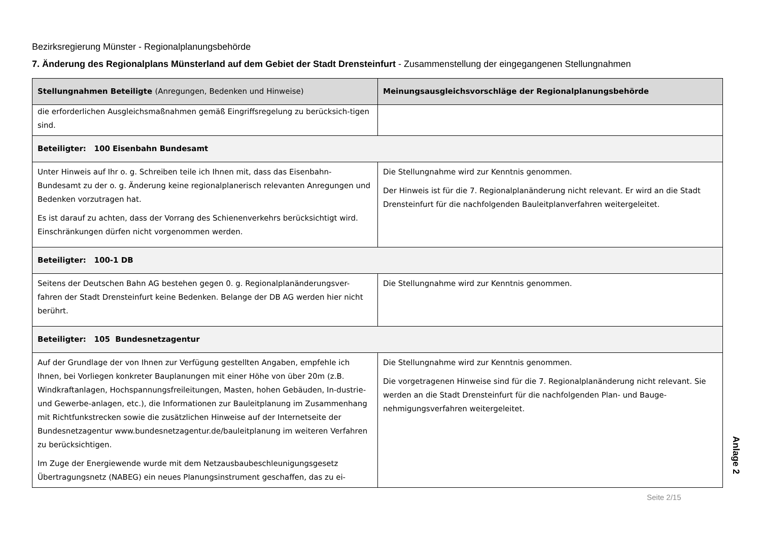Bezirksregierung Münster - Regionalplanungsbehörde
7. Änderung des Regionalplans Münsterland auf dem Gebiet der Stadt Drensteinfurt - Zusammenstellung der eingegangenen Stellungnahmen
| Stellungnahmen Beteiligte (Anregungen, Bedenken und Hinweise) | Meinungsausgleichsvorschläge der Regionalplanungsbehörde |
| --- | --- |
| die erforderlichen Ausgleichsmaßnahmen gemäß Eingriffsregelung zu berücksich-tigen sind. | |
| Beteiligter: 100 Eisenbahn Bundesamt | |
| Unter Hinweis auf Ihr o. g. Schreiben teile ich Ihnen mit, dass das Eisenbahn-Bundesamt zu der o. g. Änderung keine regionalplanerisch relevanten Anregungen und Bedenken vorzutragen hat. Es ist darauf zu achten, dass der Vorrang des Schienenverkehrs berücksichtigt wird. Einschränkungen dürfen nicht vorgenommen werden. | Die Stellungnahme wird zur Kenntnis genommen. Der Hinweis ist für die 7. Regionalplanänderung nicht relevant. Er wird an die Stadt Drensteinfurt für die nachfolgenden Bauleitplanverfahren weitergeleitet. |
| Beteiligter: 100-1 DB | |
| Seitens der Deutschen Bahn AG bestehen gegen 0. g. Regionalplanänderungsver-fahren der Stadt Drensteinfurt keine Bedenken. Belange der DB AG werden hier nicht berührt. | Die Stellungnahme wird zur Kenntnis genommen. |
| Beteiligter: 105 Bundesnetzagentur | |
| Auf der Grundlage der von Ihnen zur Verfügung gestellten Angaben, empfehle ich Ihnen, bei Vorliegen konkreter Bauplanungen mit einer Höhe von über 20m (z.B. Windkraftanlagen, Hochspannungsfreileitungen, Masten, hohen Gebäuden, In-dustrie- und Gewerbe-anlagen, etc.), die Informationen zur Bauleitplanung im Zusammenhang mit Richtfunkstrecken sowie die zusätzlichen Hinweise auf der Internetseite der Bundesnetzagentur www.bundesnetzagentur.de/bauleitplanung im weiteren Verfahren zu berücksichtigen. Im Zuge der Energiewende wurde mit dem Netzausbaubeschleunigungsgesetz Übertragungsnetz (NABEG) ein neues Planungsinstrument geschaffen, das zu ei- | Die Stellungnahme wird zur Kenntnis genommen. Die vorgetragenen Hinweise sind für die 7. Regionalplanänderung nicht relevant. Sie werden an die Stadt Drensteinfurt für die nachfolgenden Plan- und Bauge-nehmigungsverfahren weitergeleitet. |
Anlage 2
Seite 2/15